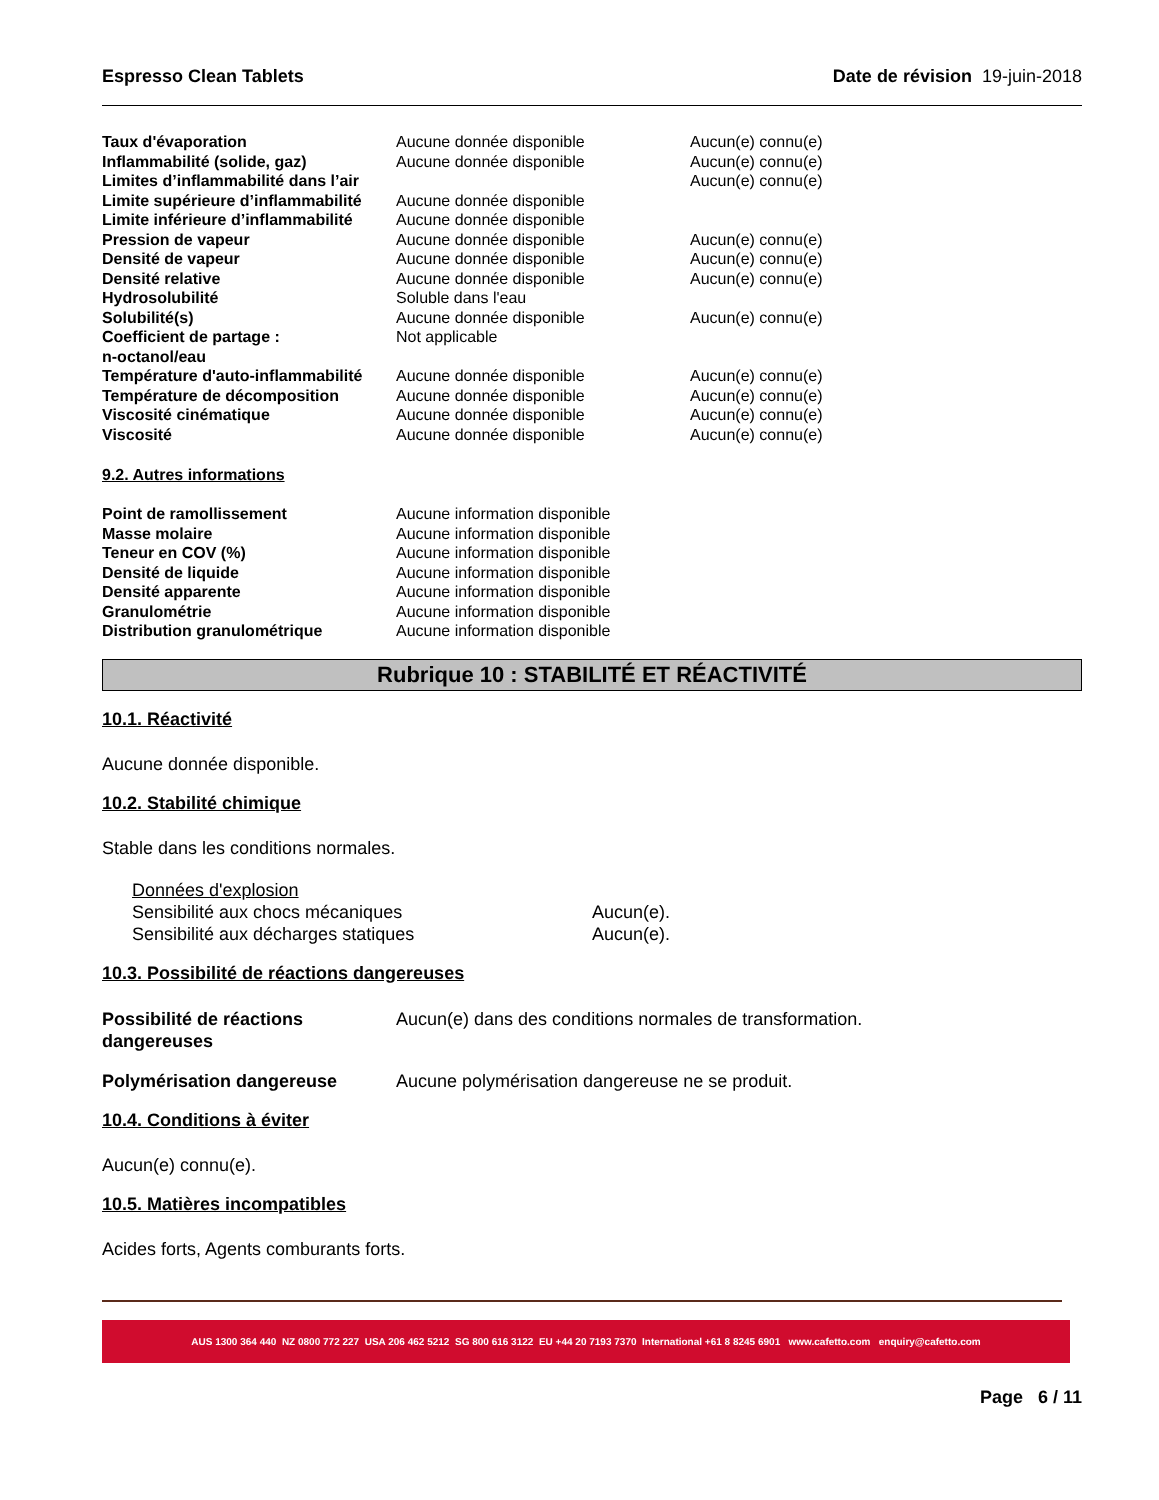Espresso Clean Tablets Date de révision 19-juin-2018
| Taux d'évaporation | Aucune donnée disponible | Aucun(e) connu(e) |
| Inflammabilité (solide, gaz) | Aucune donnée disponible | Aucun(e) connu(e) |
| Limites d’inflammabilité dans l’air | | Aucun(e) connu(e) |
| Limite supérieure d’inflammabilité | Aucune donnée disponible | |
| Limite inférieure d’inflammabilité | Aucune donnée disponible | |
| Pression de vapeur | Aucune donnée disponible | Aucun(e) connu(e) |
| Densité de vapeur | Aucune donnée disponible | Aucun(e) connu(e) |
| Densité relative | Aucune donnée disponible | Aucun(e) connu(e) |
| Hydrosolubilité | Soluble dans l'eau | |
| Solubilité(s) | Aucune donnée disponible | Aucun(e) connu(e) |
| Coefficient de partage : n-octanol/eau | Not applicable | |
| Température d'auto-inflammabilité | Aucune donnée disponible | Aucun(e) connu(e) |
| Température de décomposition | Aucune donnée disponible | Aucun(e) connu(e) |
| Viscosité cinématique | Aucune donnée disponible | Aucun(e) connu(e) |
| Viscosité | Aucune donnée disponible | Aucun(e) connu(e) |
9.2. Autres informations
| Point de ramollissement | Aucune information disponible |
| Masse molaire | Aucune information disponible |
| Teneur en COV (%) | Aucune information disponible |
| Densité de liquide | Aucune information disponible |
| Densité apparente | Aucune information disponible |
| Granulométrie | Aucune information disponible |
| Distribution granulométrique | Aucune information disponible |
Rubrique 10 : STABILITÉ ET RÉACTIVITÉ
10.1. Réactivité
Aucune donnée disponible.
10.2. Stabilité chimique
Stable dans les conditions normales.
Données d'explosion
| Sensibilité aux chocs mécaniques | Aucun(e). |
| Sensibilité aux décharges statiques | Aucun(e). |
10.3. Possibilité de réactions dangereuses
| Possibilité de réactions dangereuses | Aucun(e) dans des conditions normales de transformation. |
| Polymérisation dangereuse | Aucune polymérisation dangereuse ne se produit. |
10.4. Conditions à éviter
Aucun(e) connu(e).
10.5. Matières incompatibles
Acides forts, Agents comburants forts.
AUS 1300 364 440 NZ 0800 772 227 USA 206 462 5212 SG 800 616 3122 EU +44 20 7193 7370 International +61 8 8245 6901 www.cafetto.com enquiry@cafetto.com
Page 6 / 11